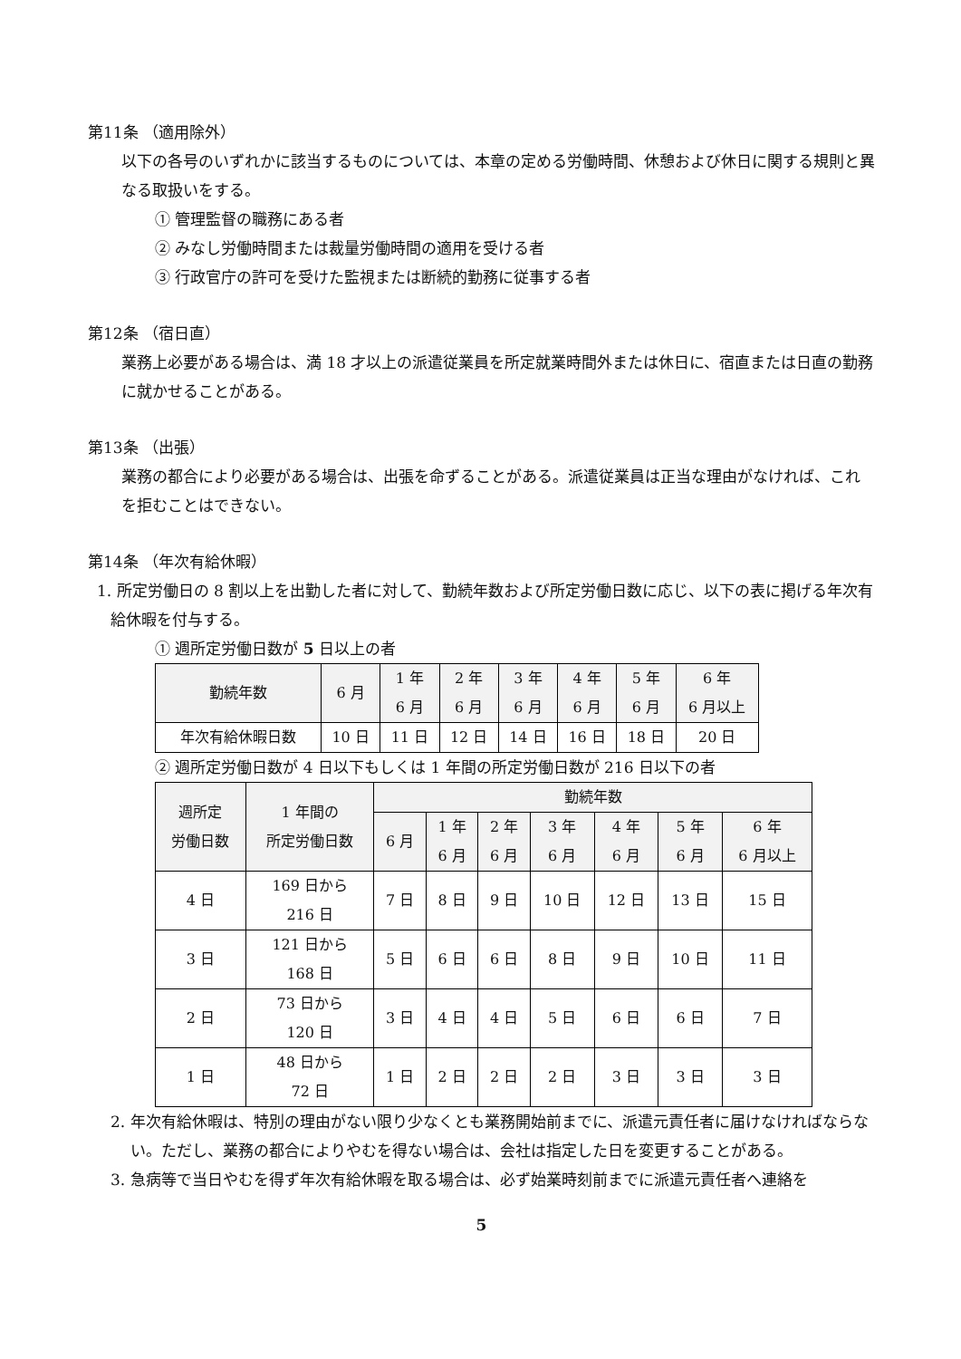第11条 （適用除外）
以下の各号のいずれかに該当するものについては、本章の定める労働時間、休憩および休日に関する規則と異なる取扱いをする。
① 管理監督の職務にある者
② みなし労働時間または裁量労働時間の適用を受ける者
③ 行政官庁の許可を受けた監視または断続的勤務に従事する者
第12条 （宿日直）
業務上必要がある場合は、満 18 才以上の派遣従業員を所定就業時間外または休日に、宿直または日直の勤務に就かせることがある。
第13条 （出張）
業務の都合により必要がある場合は、出張を命ずることがある。派遣従業員は正当な理由がなければ、これを拒むことはできない。
第14条 （年次有給休暇）
1. 所定労働日の 8 割以上を出勤した者に対して、勤続年数および所定労働日数に応じ、以下の表に掲げる年次有給休暇を付与する。
① 週所定労働日数が 5 日以上の者
| 勤続年数 | 6 月 | 1 年 6 月 | 2 年 6 月 | 3 年 6 月 | 4 年 6 月 | 5 年 6 月 | 6 年 6 月以上 |
| --- | --- | --- | --- | --- | --- | --- | --- |
| 年次有給休暇日数 | 10 日 | 11 日 | 12 日 | 14 日 | 16 日 | 18 日 | 20 日 |
② 週所定労働日数が 4 日以下もしくは 1 年間の所定労働日数が 216 日以下の者
| 週所定 労働日数 | 1 年間の 所定労働日数 | 勤続年数 | | | | | | |
| --- | --- | --- | --- | --- | --- | --- | --- | --- |
| | | 6 月 | 1 年 6 月 | 2 年 6 月 | 3 年 6 月 | 4 年 6 月 | 5 年 6 月 | 6 年 6 月以上 |
| 4 日 | 169 日から 216 日 | 7 日 | 8 日 | 9 日 | 10 日 | 12 日 | 13 日 | 15 日 |
| 3 日 | 121 日から 168 日 | 5 日 | 6 日 | 6 日 | 8 日 | 9 日 | 10 日 | 11 日 |
| 2 日 | 73 日から 120 日 | 3 日 | 4 日 | 4 日 | 5 日 | 6 日 | 6 日 | 7 日 |
| 1 日 | 48 日から 72 日 | 1 日 | 2 日 | 2 日 | 2 日 | 3 日 | 3 日 | 3 日 |
2. 年次有給休暇は、特別の理由がない限り少なくとも業務開始前までに、派遣元責任者に届けなければならない。ただし、業務の都合によりやむを得ない場合は、会社は指定した日を変更することがある。
3. 急病等で当日やむを得ず年次有給休暇を取る場合は、必ず始業時刻前までに派遣元責任者へ連絡を
5